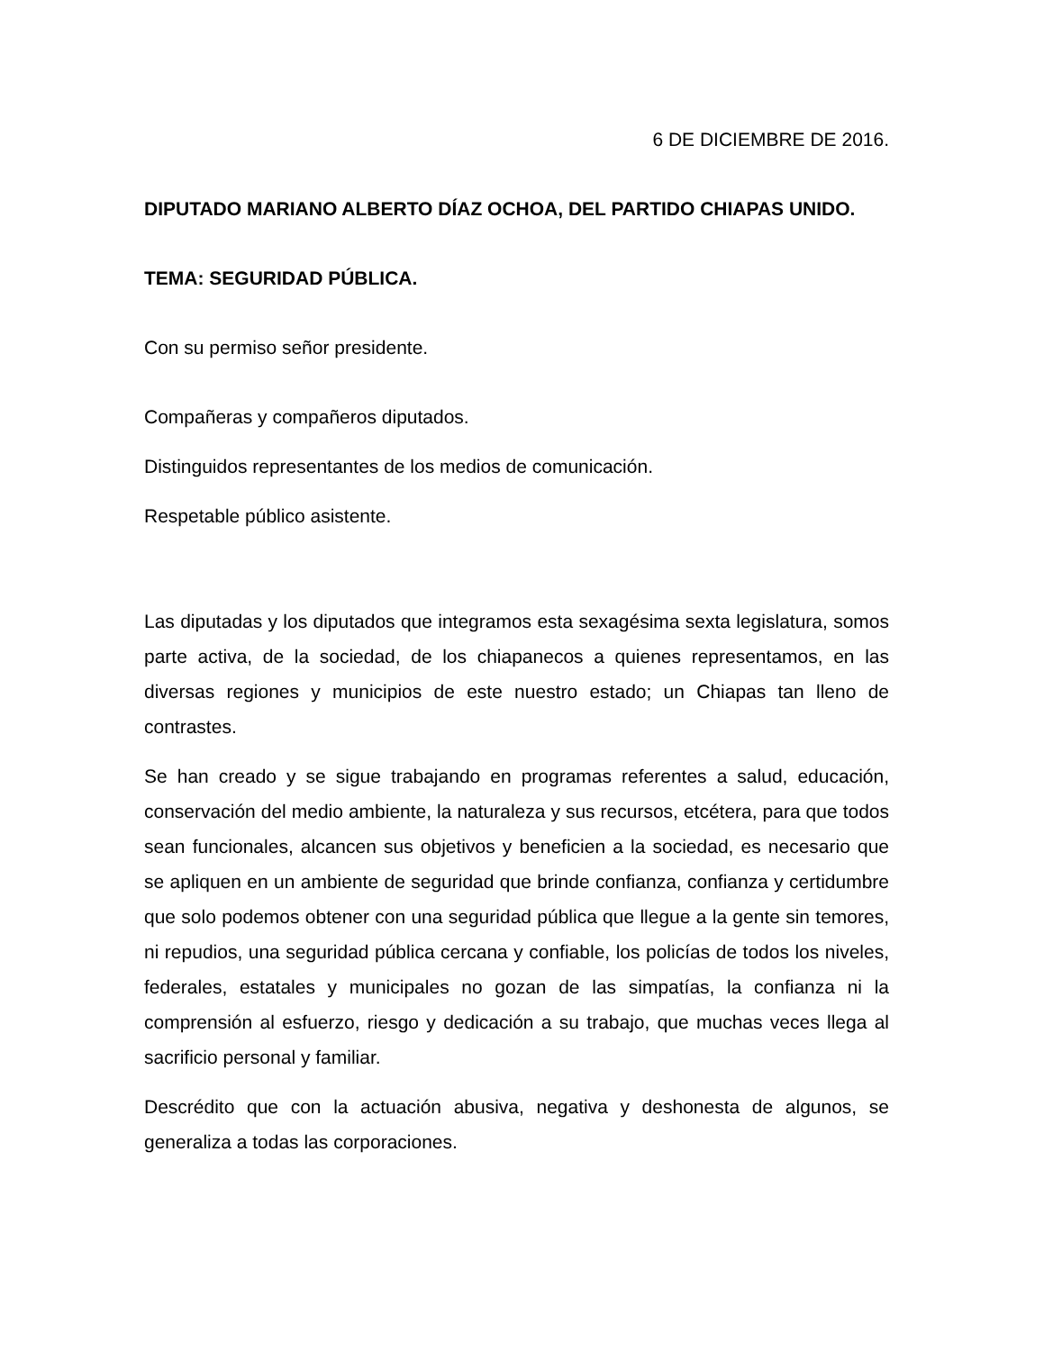6 DE DICIEMBRE DE 2016.
DIPUTADO MARIANO ALBERTO DÍAZ OCHOA, DEL PARTIDO CHIAPAS UNIDO.
TEMA: SEGURIDAD PÚBLICA.
Con su permiso señor presidente.
Compañeras y compañeros diputados.
Distinguidos representantes de los medios de comunicación.
Respetable público asistente.
Las diputadas y los diputados que integramos esta sexagésima sexta legislatura, somos parte activa, de la sociedad, de los chiapanecos a quienes representamos, en las diversas regiones y municipios de este nuestro estado; un Chiapas tan lleno de contrastes.
Se han creado y se sigue trabajando en programas referentes a salud, educación, conservación del medio ambiente, la naturaleza y sus recursos, etcétera, para que todos sean funcionales, alcancen sus objetivos y beneficien a la sociedad, es necesario que se apliquen en un ambiente de seguridad que brinde confianza, confianza y certidumbre que solo podemos obtener con una seguridad pública que llegue a la gente sin temores, ni repudios, una seguridad pública cercana y confiable, los policías de todos los niveles, federales, estatales y municipales no gozan de las simpatías, la confianza ni la comprensión al esfuerzo, riesgo y dedicación a su trabajo, que muchas veces llega al sacrificio personal y familiar.
Descrédito que con la actuación abusiva, negativa y deshonesta de algunos, se generaliza a todas las corporaciones.